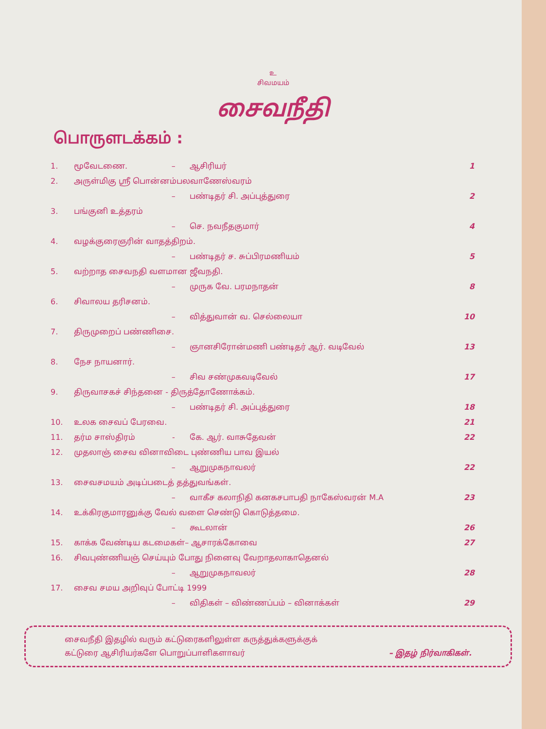உ
சிவமயம்
சைவநீதி
பொருளடக்கம் :
| 1. | மூவேடணை. | – | ஆசிரியர் | 1 |
| 2. | அருள்மிகு ஸ்ரீ பொன்னம்பலவாணேஸ்வரம் | | | |
| | | – | பண்டிதர் சி. அப்புத்துரை | 2 |
| 3. | பங்குனி உத்தரம் | | | |
| | | – | செ. நவநீதகுமார் | 4 |
| 4. | வழக்குரைஞரின் வாதத்திறம். | | | |
| | | – | பண்டிதர் ச. சுப்பிரமணியம் | 5 |
| 5. | வற்றாத சைவநதி வளமான ஜீவநதி. | | | |
| | | – | முருக வே. பரமநாதன் | 8 |
| 6. | சிவாலய தரிசனம். | | | |
| | | – | வித்துவான் வ. செல்லையா | 10 |
| 7. | திருமுறைப் பண்ணிசை. | | | |
| | | – | ஞானசிரோன்மணி பண்டிதர் ஆர். வடிவேல் | 13 |
| 8. | நேச நாயனார். | | | |
| | | – | சிவ சண்முகவடிவேல் | 17 |
| 9. | திருவாசகச் சிந்தனை - திருத்தோணோக்கம். | | | |
| | | – | பண்டிதர் சி. அப்புத்துரை | 18 |
| 10. | உலக சைவப் பேரவை. | | | 21 |
| 11. | தர்ம சாஸ்திரம் | - | கே. ஆர். வாசுதேவன் | 22 |
| 12. | முதலாஞ் சைவ வினாவிடை புண்ணிய பாவ இயல் | | | |
| | | – | ஆறுமுகநாவலர் | 22 |
| 13. | சைவசமயம் அடிப்படைத் தத்துவங்கள். | | | |
| | | – | வாகீச கலாநிதி கனகசபாபதி நாகேஸ்வரன் M.A | 23 |
| 14. | உக்கிரகுமாரனுக்கு வேல் வளை செண்டு கொடுத்தமை. | | | |
| | | – | கூடலான் | 26 |
| 15. | காக்க வேண்டிய கடமைகள்– ஆசாரக்கோவை | | | 27 |
| 16. | சிவபுண்ணியஞ் செய்யும் போது நினைவு வேறாதலாகாதெனல் | | | |
| | | – | ஆறுமுகநாவலர் | 28 |
| 17. | சைவ சமய அறிவுப் போட்டி 1999 | | | |
| | | – | விதிகள் – விண்ணப்பம் – வினாக்கள் | 29 |
சைவநீதி இதழில் வரும் கட்டுரைகளிலுள்ள கருத்துக்களுக்குக்
கட்டுரை ஆசிரியர்களே பொறுப்பாளிகளாவர் – இதழ் நிர்வாகிகள்.